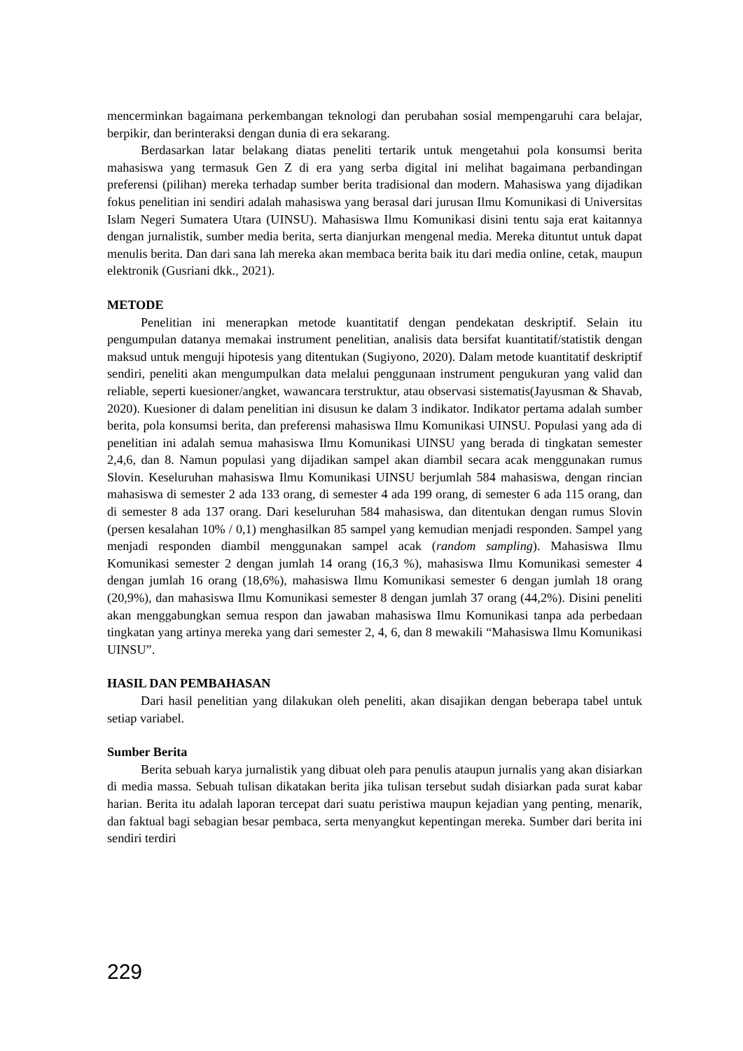mencerminkan bagaimana perkembangan teknologi dan perubahan sosial mempengaruhi cara belajar, berpikir, dan berinteraksi dengan dunia di era sekarang.
Berdasarkan latar belakang diatas peneliti tertarik untuk mengetahui pola konsumsi berita mahasiswa yang termasuk Gen Z di era yang serba digital ini melihat bagaimana perbandingan preferensi (pilihan) mereka terhadap sumber berita tradisional dan modern. Mahasiswa yang dijadikan fokus penelitian ini sendiri adalah mahasiswa yang berasal dari jurusan Ilmu Komunikasi di Universitas Islam Negeri Sumatera Utara (UINSU). Mahasiswa Ilmu Komunikasi disini tentu saja erat kaitannya dengan jurnalistik, sumber media berita, serta dianjurkan mengenal media. Mereka dituntut untuk dapat menulis berita. Dan dari sana lah mereka akan membaca berita baik itu dari media online, cetak, maupun elektronik (Gusriani dkk., 2021).
METODE
Penelitian ini menerapkan metode kuantitatif dengan pendekatan deskriptif. Selain itu pengumpulan datanya memakai instrument penelitian, analisis data bersifat kuantitatif/statistik dengan maksud untuk menguji hipotesis yang ditentukan (Sugiyono, 2020). Dalam metode kuantitatif deskriptif sendiri, peneliti akan mengumpulkan data melalui penggunaan instrument pengukuran yang valid dan reliable, seperti kuesioner/angket, wawancara terstruktur, atau observasi sistematis(Jayusman & Shavab, 2020). Kuesioner di dalam penelitian ini disusun ke dalam 3 indikator. Indikator pertama adalah sumber berita, pola konsumsi berita, dan preferensi mahasiswa Ilmu Komunikasi UINSU. Populasi yang ada di penelitian ini adalah semua mahasiswa Ilmu Komunikasi UINSU yang berada di tingkatan semester 2,4,6, dan 8. Namun populasi yang dijadikan sampel akan diambil secara acak menggunakan rumus Slovin. Keseluruhan mahasiswa Ilmu Komunikasi UINSU berjumlah 584 mahasiswa, dengan rincian mahasiswa di semester 2 ada 133 orang, di semester 4 ada 199 orang, di semester 6 ada 115 orang, dan di semester 8 ada 137 orang. Dari keseluruhan 584 mahasiswa, dan ditentukan dengan rumus Slovin (persen kesalahan 10% / 0,1) menghasilkan 85 sampel yang kemudian menjadi responden. Sampel yang menjadi responden diambil menggunakan sampel acak (random sampling). Mahasiswa Ilmu Komunikasi semester 2 dengan jumlah 14 orang (16,3 %), mahasiswa Ilmu Komunikasi semester 4 dengan jumlah 16 orang (18,6%), mahasiswa Ilmu Komunikasi semester 6 dengan jumlah 18 orang (20,9%), dan mahasiswa Ilmu Komunikasi semester 8 dengan jumlah 37 orang (44,2%). Disini peneliti akan menggabungkan semua respon dan jawaban mahasiswa Ilmu Komunikasi tanpa ada perbedaan tingkatan yang artinya mereka yang dari semester 2, 4, 6, dan 8 mewakili “Mahasiswa Ilmu Komunikasi UINSU”.
HASIL DAN PEMBAHASAN
Dari hasil penelitian yang dilakukan oleh peneliti, akan disajikan dengan beberapa tabel untuk setiap variabel.
Sumber Berita
Berita sebuah karya jurnalistik yang dibuat oleh para penulis ataupun jurnalis yang akan disiarkan di media massa. Sebuah tulisan dikatakan berita jika tulisan tersebut sudah disiarkan pada surat kabar harian. Berita itu adalah laporan tercepat dari suatu peristiwa maupun kejadian yang penting, menarik, dan faktual bagi sebagian besar pembaca, serta menyangkut kepentingan mereka. Sumber dari berita ini sendiri terdiri
229